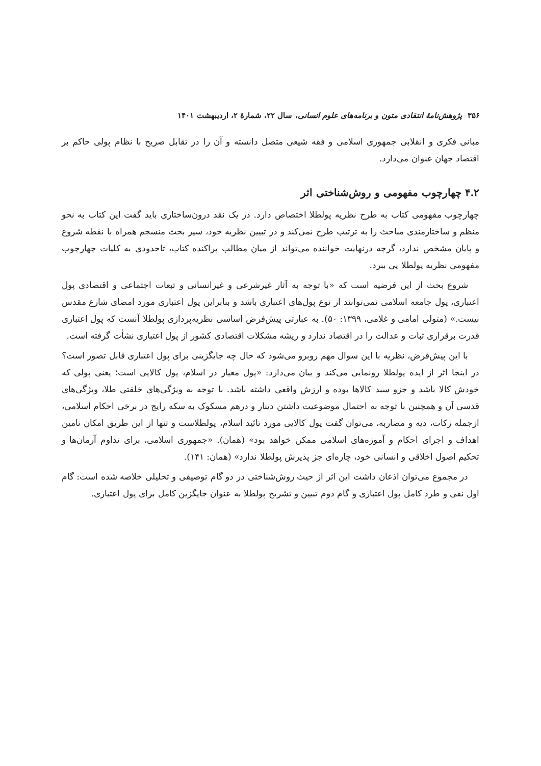۳۵۶ پژوهش‌نامهٔ انتقادی متون و برنامه‌های علوم انسانی، سال ۲۲، شمارهٔ ۲، اردیبهشت ۱۴۰۱
مبانی فکری و انقلابی جمهوری اسلامی و فقه شیعی متصل دانسته و آن را در تقابل صریح با نظام پولی حاکم بر اقتصاد جهان عنوان می‌دارد.
۴.۲ چهارچوب مفهومی و روش‌شناختی اثر
چهارچوب مفهومی کتاب به طرح نظریه پولطلا اختصاص دارد. در یک نقد درون‌ساختاری باید گفت این کتاب به نحو منظم و ساختارمندی مباحث را به ترتیب طرح نمی‌کند و در تبیین نظریه خود، سیر بحث منسجم همراه با نقطه شروع و پایان مشخص ندارد، گرچه درنهایت خواننده می‌تواند از میان مطالب پراکنده کتاب، تاحدودی به کلیات چهارچوب مفهومی نظریه پولطلا پی ببرد.
شروع بحث از این فرضیه است که «با توجه به آثار غیرشرعی و غیرانسانی و تبعات اجتماعی و اقتصادی پول اعتباری، پول جامعه اسلامی نمی‌توانند از نوع پول‌های اعتباری باشد و بنابراین پول اعتباری مورد امضای شارع مقدس نیست.» (متولی امامی و غلامی، ۱۳۹۹: ۵۰). به عبارتی پیش‌فرض اساسی نظریه‌پردازی پولطلا آنست که پول اعتباری قدرت برقراری ثبات و عدالت را در اقتصاد ندارد و ریشه مشکلات اقتصادی کشور از پول اعتباری نشأت گرفته است.
با این پیش‌فرض، نظریه با این سوال مهم روبرو می‌شود که حال چه جایگزینی برای پول اعتباری قابل تصور است؟ در اینجا اثر از ایده پولطلا رونمایی می‌کند و بیان می‌دارد: «پول معیار در اسلام، پول کالایی است؛ یعنی پولی که خودش کالا باشد و جزو سبد کالاها بوده و ارزش واقعی داشته باشد. با توجه به ویژگی‌های خلقتی طلا، ویژگی‌های قدسی آن و همچنین با توجه به احتمال موضوعیت داشتن دینار و درهم مسکوک به سکه رایج در برخی احکام اسلامی، ازجمله زکات، دیه و مضاربه، می‌توان گفت پول کالایی مورد تائید اسلام، پولطلاست و تنها از این طریق امکان تامین اهداف و اجرای احکام و آموزه‌های اسلامی ممکن خواهد بود» (همان). «جمهوری اسلامی، برای تداوم آرمان‌ها و تحکیم اصول اخلاقی و انسانی خود، چاره‌ای جز پذیرش پولطلا ندارد» (همان: ۱۴۱).
در مجموع می‌توان اذعان داشت این اثر از حیث روش‌شناختی در دو گام توصیفی و تحلیلی خلاصه شده است: گام اول نفی و طرد کامل پول اعتباری و گام دوم تبیین و تشریح پولطلا به عنوان جایگزین کامل برای پول اعتباری.